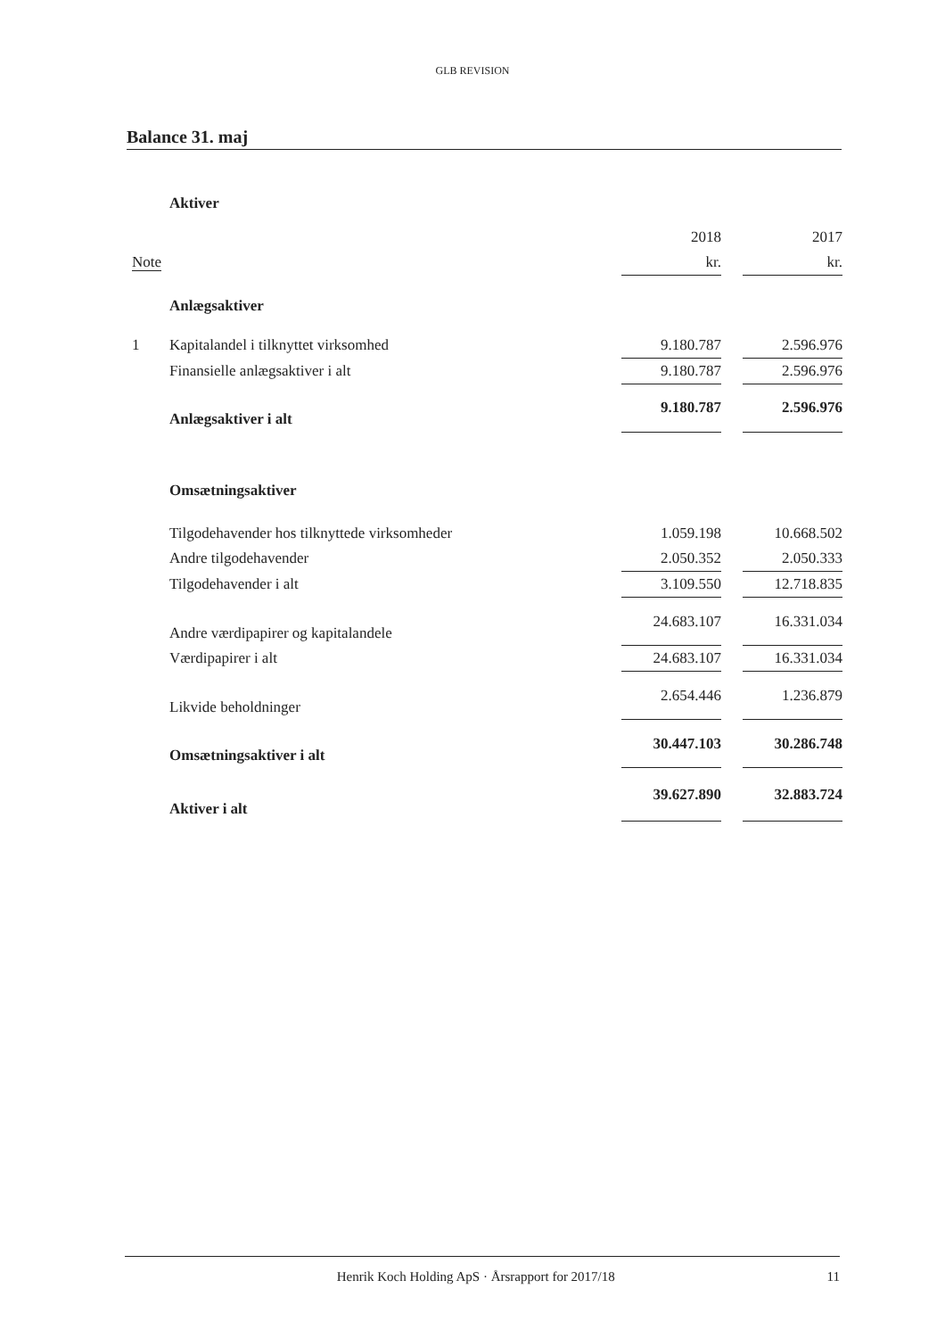GLB REVISION
Balance 31. maj
| | Aktiver | | | |
| | | 2018 | | 2017 |
| Note | | kr. | | kr. |
| | Anlægsaktiver | | | |
| 1 | Kapitalandel i tilknyttet virksomhed | 9.180.787 | | 2.596.976 |
| | Finansielle anlægsaktiver i alt | 9.180.787 | | 2.596.976 |
| | Anlægsaktiver i alt | 9.180.787 | | 2.596.976 |
| | Omsætningsaktiver | | | |
| | Tilgodehavender hos tilknyttede virksomheder | 1.059.198 | | 10.668.502 |
| | Andre tilgodehavender | 2.050.352 | | 2.050.333 |
| | Tilgodehavender i alt | 3.109.550 | | 12.718.835 |
| | Andre værdipapirer og kapitalandele | 24.683.107 | | 16.331.034 |
| | Værdipapirer i alt | 24.683.107 | | 16.331.034 |
| | Likvide beholdninger | 2.654.446 | | 1.236.879 |
| | Omsætningsaktiver i alt | 30.447.103 | | 30.286.748 |
| | Aktiver i alt | 39.627.890 | | 32.883.724 |
Henrik Koch Holding ApS · Årsrapport for 2017/18 11